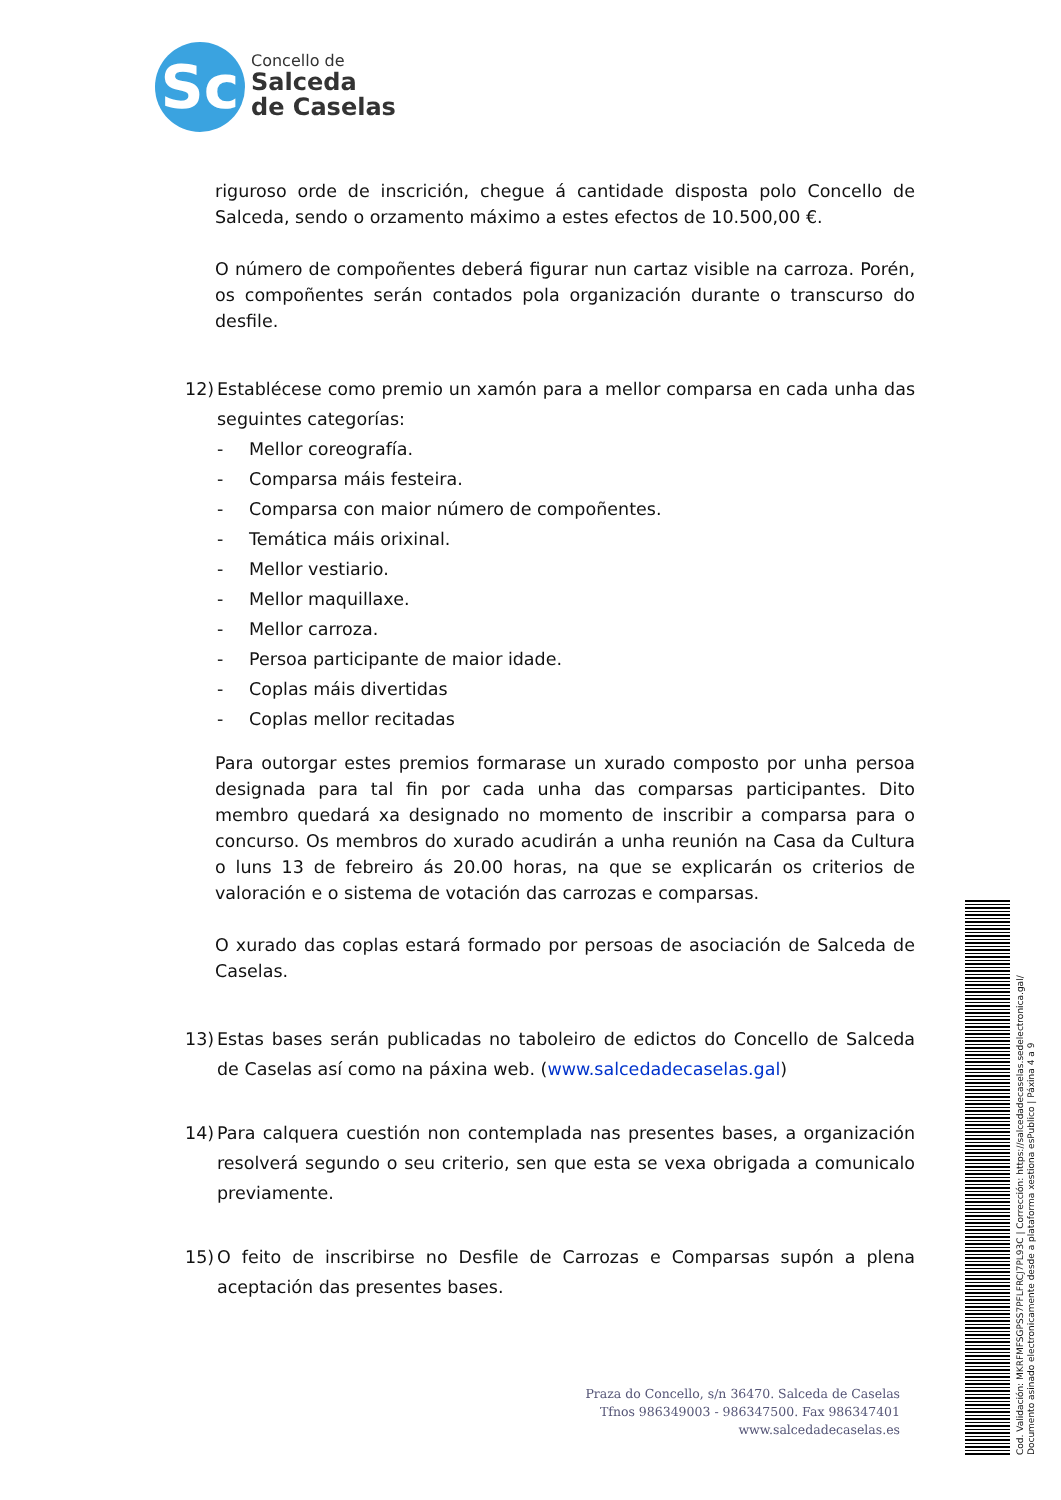Sc
Concello de
Salceda
de Caselas
riguroso orde de inscrición, chegue á cantidade disposta polo Concello de Salceda, sendo o orzamento máximo a estes efectos de 10.500,00 €.
O número de compoñentes deberá figurar nun cartaz visible na carroza. Porén, os compoñentes serán contados pola organización durante o transcurso do desfile.
12) Establécese como premio un xamón para a mellor comparsa en cada unha das seguintes categorías:
- Mellor coreografía.
- Comparsa máis festeira.
- Comparsa con maior número de compoñentes.
- Temática máis orixinal.
- Mellor vestiario.
- Mellor maquillaxe.
- Mellor carroza.
- Persoa participante de maior idade.
- Coplas máis divertidas
- Coplas mellor recitadas
Para outorgar estes premios formarase un xurado composto por unha persoa designada para tal fin por cada unha das comparsas participantes. Dito membro quedará xa designado no momento de inscribir a comparsa para o concurso. Os membros do xurado acudirán a unha reunión na Casa da Cultura o luns 13 de febreiro ás 20.00 horas, na que se explicarán os criterios de valoración e o sistema de votación das carrozas e comparsas.
O xurado das coplas estará formado por persoas de asociación de Salceda de Caselas.
13) Estas bases serán publicadas no taboleiro de edictos do Concello de Salceda de Caselas así como na páxina web. (www.salcedadecaselas.gal)
14) Para calquera cuestión non contemplada nas presentes bases, a organización resolverá segundo o seu criterio, sen que esta se vexa obrigada a comunicalo previamente.
15) O feito de inscribirse no Desfile de Carrozas e Comparsas supón a plena aceptación das presentes bases.
Praza do Concello, s/n 36470. Salceda de Caselas
Tfnos 986349003 - 986347500. Fax 986347401
www.salcedadecaselas.es
Cod. Validación: MKRFMFSGPSS7PFLFRCJ7PL93C | Corrección: https://salcedadecaselas.sedelectronica.gal/
Documento asinado electronicamente desde a plataforma xestiona esPublico | Páxina 4 a 9